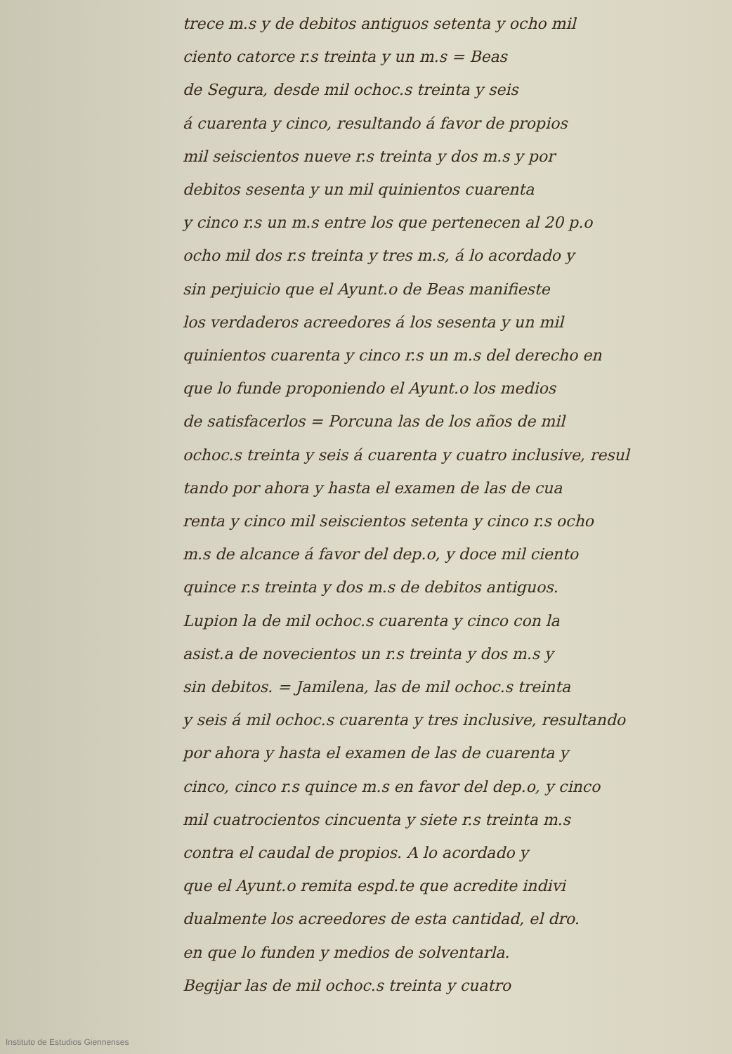trece m.s y de debitos antiguos setenta y ocho mil
ciento catorce r.s treinta y un m.s = Beas
de Segura, desde mil ochoc.s treinta y seis
á cuarenta y cinco, resultando á favor de propios
mil seiscientos nueve r.s treinta y dos m.s y por
debitos sesenta y un mil quinientos cuarenta
y cinco r.s un m.s entre los que pertenecen al 20 p.o
ocho mil dos r.s treinta y tres m.s, á lo acordado y
sin perjuicio que el Ayunt.o de Beas manifieste
los verdaderos acreedores á los sesenta y un mil
quinientos cuarenta y cinco r.s un m.s del derecho en
que lo funde proponiendo el Ayunt.o los medios
de satisfacerlos = Porcuna las de los años de mil
ochoc.s treinta y seis á cuarenta y cuatro inclusive, resul
tando por ahora y hasta el examen de las de cua
renta y cinco mil seiscientos setenta y cinco r.s ocho
m.s de alcance á favor del dep.o, y doce mil ciento
quince r.s treinta y dos m.s de debitos antiguos.
Lupion la de mil ochoc.s cuarenta y cinco con la
asist.a de novecientos un r.s treinta y dos m.s y
sin debitos. = Jamilena, las de mil ochoc.s treinta
y seis á mil ochoc.s cuarenta y tres inclusive, resultando
por ahora y hasta el examen de las de cuarenta y
cinco, cinco r.s quince m.s en favor del dep.o, y cinco
mil cuatrocientos cincuenta y siete r.s treinta m.s
contra el caudal de propios. A lo acordado y
que el Ayunt.o remita espd.te que acredite indivi
dualmente los acreedores de esta cantidad, el dro.
en que lo funden y medios de solventarla.
Begijar las de mil ochoc.s treinta y cuatro
Instituto de Estudios Giennenses